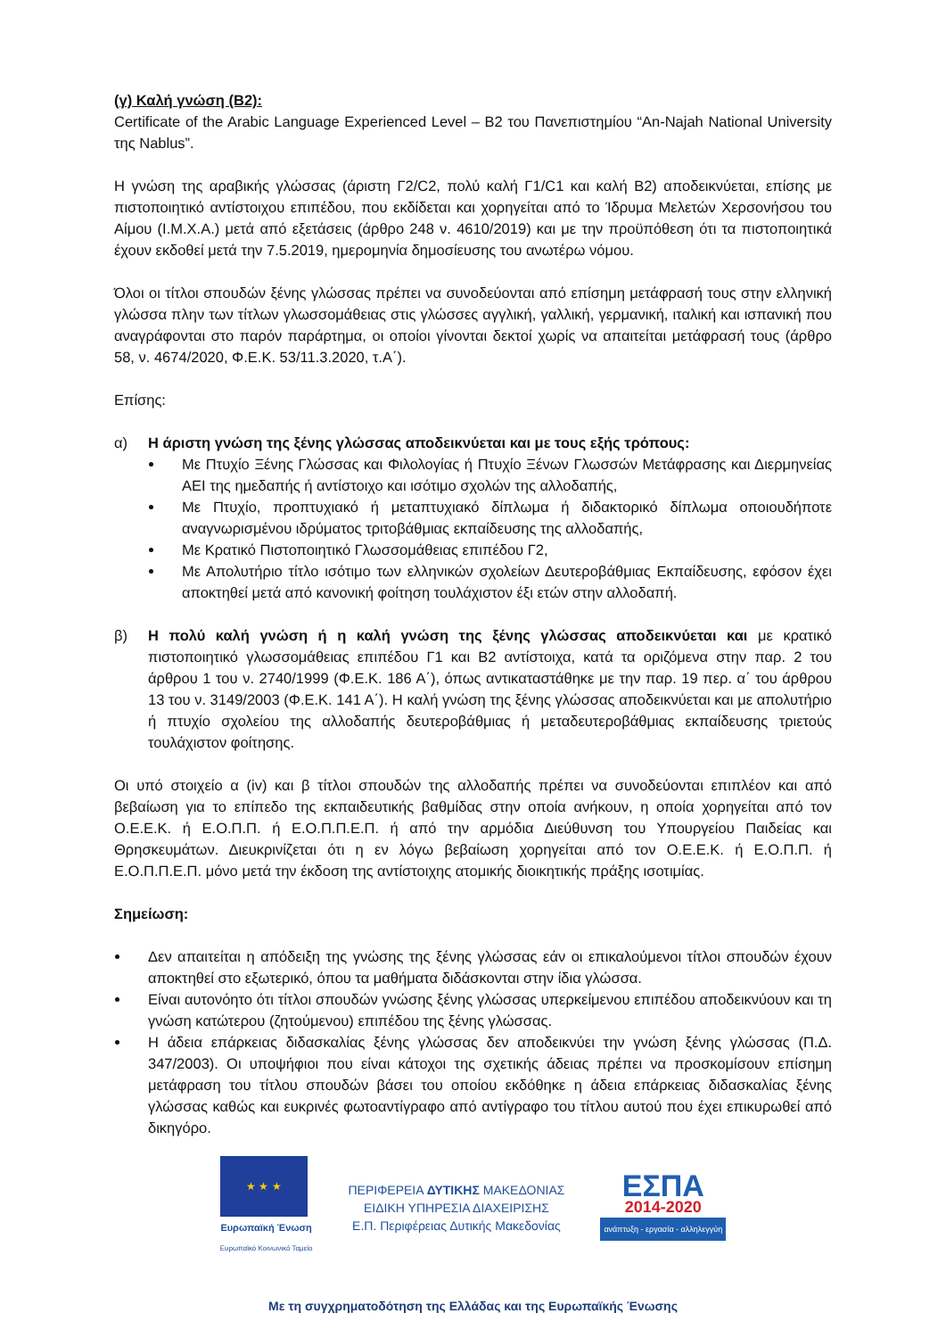(γ) Καλή γνώση (Β2):
Certificate of the Arabic Language Experienced Level – B2 του Πανεπιστημίου “An-Najah National University της Nablus”.
Η γνώση της αραβικής γλώσσας (άριστη Γ2/C2, πολύ καλή Γ1/C1 και καλή Β2) αποδεικνύεται, επίσης με πιστοποιητικό αντίστοιχου επιπέδου, που εκδίδεται και χορηγείται από το Ίδρυμα Μελετών Χερσονήσου του Αίμου (Ι.Μ.Χ.Α.) μετά από εξετάσεις (άρθρο 248 ν. 4610/2019) και με την προϋπόθεση ότι τα πιστοποιητικά έχουν εκδοθεί μετά την 7.5.2019, ημερομηνία δημοσίευσης του ανωτέρω νόμου.
Όλοι οι τίτλοι σπουδών ξένης γλώσσας πρέπει να συνοδεύονται από επίσημη μετάφρασή τους στην ελληνική γλώσσα πλην των τίτλων γλωσσομάθειας στις γλώσσες αγγλική, γαλλική, γερμανική, ιταλική και ισπανική που αναγράφονται στο παρόν παράρτημα, οι οποίοι γίνονται δεκτοί χωρίς να απαιτείται μετάφρασή τους (άρθρο 58, ν. 4674/2020, Φ.Ε.Κ. 53/11.3.2020, τ.Α΄).
Επίσης:
α) Η άριστη γνώση της ξένης γλώσσας αποδεικνύεται και με τους εξής τρόπους:
Με Πτυχίο Ξένης Γλώσσας και Φιλολογίας ή Πτυχίο Ξένων Γλωσσών Μετάφρασης και Διερμηνείας ΑΕΙ της ημεδαπής ή αντίστοιχο και ισότιμο σχολών της αλλοδαπής,
Με Πτυχίο, προπτυχιακό ή μεταπτυχιακό δίπλωμα ή διδακτορικό δίπλωμα οποιουδήποτε αναγνωρισμένου ιδρύματος τριτοβάθμιας εκπαίδευσης της αλλοδαπής,
Με Κρατικό Πιστοποιητικό Γλωσσομάθειας επιπέδου Γ2,
Με Απολυτήριο τίτλο ισότιμο των ελληνικών σχολείων Δευτεροβάθμιας Εκπαίδευσης, εφόσον έχει αποκτηθεί μετά από κανονική φοίτηση τουλάχιστον έξι ετών στην αλλοδαπή.
β) Η πολύ καλή γνώση ή η καλή γνώση της ξένης γλώσσας αποδεικνύεται και με κρατικό πιστοποιητικό γλωσσομάθειας επιπέδου Γ1 και Β2 αντίστοιχα, κατά τα οριζόμενα στην παρ. 2 του άρθρου 1 του ν. 2740/1999 (Φ.Ε.Κ. 186 Α΄), όπως αντικαταστάθηκε με την παρ. 19 περ. α΄ του άρθρου 13 του ν. 3149/2003 (Φ.Ε.Κ. 141 Α΄). Η καλή γνώση της ξένης γλώσσας αποδεικνύεται και με απολυτήριο ή πτυχίο σχολείου της αλλοδαπής δευτεροβάθμιας ή μεταδευτεροβάθμιας εκπαίδευσης τριετούς τουλάχιστον φοίτησης.
Οι υπό στοιχείο α (iv) και β τίτλοι σπουδών της αλλοδαπής πρέπει να συνοδεύονται επιπλέον και από βεβαίωση για το επίπεδο της εκπαιδευτικής βαθμίδας στην οποία ανήκουν, η οποία χορηγείται από τον Ο.Ε.Ε.Κ. ή Ε.Ο.Π.Π. ή Ε.Ο.Π.Π.Ε.Π. ή από την αρμόδια Διεύθυνση του Υπουργείου Παιδείας και Θρησκευμάτων. Διευκρινίζεται ότι η εν λόγω βεβαίωση χορηγείται από τον Ο.Ε.Ε.Κ. ή Ε.Ο.Π.Π. ή Ε.Ο.Π.Π.Ε.Π. μόνο μετά την έκδοση της αντίστοιχης ατομικής διοικητικής πράξης ισοτιμίας.
Σημείωση:
Δεν απαιτείται η απόδειξη της γνώσης της ξένης γλώσσας εάν οι επικαλούμενοι τίτλοι σπουδών έχουν αποκτηθεί στο εξωτερικό, όπου τα μαθήματα διδάσκονται στην ίδια γλώσσα.
Είναι αυτονόητο ότι τίτλοι σπουδών γνώσης ξένης γλώσσας υπερκείμενου επιπέδου αποδεικνύουν και τη γνώση κατώτερου (ζητούμενου) επιπέδου της ξένης γλώσσας.
Η άδεια επάρκειας διδασκαλίας ξένης γλώσσας δεν αποδεικνύει την γνώση ξένης γλώσσας (Π.Δ. 347/2003). Οι υποψήφιοι που είναι κάτοχοι της σχετικής άδειας πρέπει να προσκομίσουν επίσημη μετάφραση του τίτλου σπουδών βάσει του οποίου εκδόθηκε η άδεια επάρκειας διδασκαλίας ξένης γλώσσας καθώς και ευκρινές φωτοαντίγραφο από αντίγραφο του τίτλου αυτού που έχει επικυρωθεί από δικηγόρο.
★ ★ ★
Ευρωπαϊκή Ένωση
Ευρωπαϊκό Κοινωνικό Ταμείο
ΠΕΡΙΦΕΡΕΙΑ ΔΥΤΙΚΗΣ ΜΑΚΕΔΟΝΙΑΣ
ΕΙΔΙΚΗ ΥΠΗΡΕΣΙΑ ΔΙΑΧΕΙΡΙΣΗΣ
Ε.Π. Περιφέρειας Δυτικής Μακεδονίας
ΕΣΠΑ
2014-2020
ανάπτυξη - εργασία - αλληλεγγύη
Με τη συγχρηματοδότηση της Ελλάδας και της Ευρωπαϊκής Ένωσης